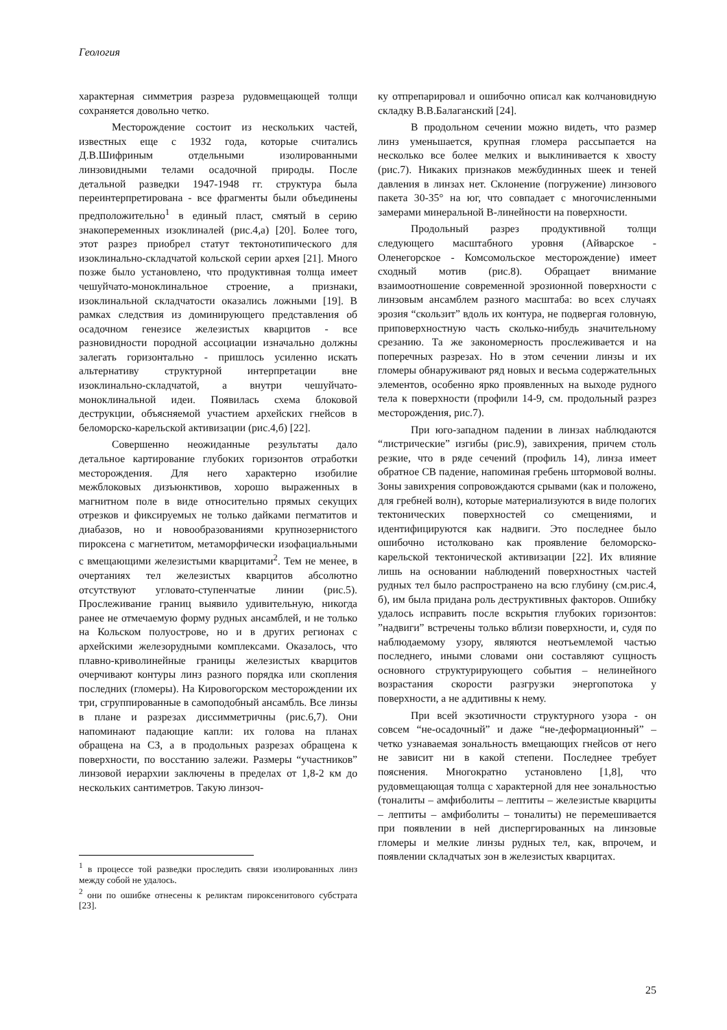Геология
характерная симметрия разреза рудовмещающей толщи сохраняется довольно четко.
Месторождение состоит из нескольких частей, известных еще с 1932 года, которые считались Д.В.Шифриным отдельными изолированными линзовидными телами осадочной природы. После детальной разведки 1947-1948 гг. структура была переинтерпретирована - все фрагменты были объединены предположительно<sup>1</sup> в единый пласт, смятый в серию знакопеременных изоклиналей (рис.4,а) [20]. Более того, этот разрез приобрел статут тектонотипического для изоклинально-складчатой кольской серии архея [21]. Много позже было установлено, что продуктивная толща имеет чешуйчато-моноклинальное строение, а признаки, изоклинальной складчатости оказались ложными [19]. В рамках следствия из доминирующего представления об осадочном генезисе железистых кварцитов - все разновидности породной ассоциации изначально должны залегать горизонтально - пришлось усиленно искать альтернативу структурной интерпретации вне изоклинально-складчатой, а внутри чешуйчато-моноклинальной идеи. Появилась схема блоковой деструкции, объясняемой участием архейских гнейсов в беломорско-карельской активизации (рис.4,б) [22].
Совершенно неожиданные результаты дало детальное картирование глубоких горизонтов отработки месторождения. Для него характерно изобилие межблоковых дизъюнктивов, хорошо выраженных в магнитном поле в виде относительно прямых секущих отрезков и фиксируемых не только дайками пегматитов и диабазов, но и новообразованиями крупнозернистого пироксена с магнетитом, метаморфически изофациальными с вмещающими железистыми кварцитами<sup>2</sup>. Тем не менее, в очертаниях тел железистых кварцитов абсолютно отсутствуют угловато-ступенчатые линии (рис.5). Прослеживание границ выявило удивительную, никогда ранее не отмечаемую форму рудных ансамблей, и не только на Кольском полуострове, но и в других регионах с архейскими железорудными комплексами. Оказалось, что плавно-криволинейные границы железистых кварцитов очерчивают контуры линз разного порядка или скопления последних (гломеры). На Кировогорском месторождении их три, сгруппированные в самоподобный ансамбль. Все линзы в плане и разрезах диссимметричны (рис.6,7). Они напоминают падающие капли: их голова на планах обращена на СЗ, а в продольных разрезах обращена к поверхности, по восстанию залежи. Размеры “участников” линзовой иерархии заключены в пределах от 1,8-2 км до нескольких сантиметров. Такую линзоч-
<sup>1</sup> в процессе той разведки проследить связи изолированных линз между собой не удалось.
<sup>2</sup> они по ошибке отнесены к реликтам пироксенитового субстрата [23].
ку отпрепарировал и ошибочно описал как колчановидную складку В.В.Балаганский [24].
В продольном сечении можно видеть, что размер линз уменьшается, крупная гломера рассыпается на несколько все более мелких и выклинивается к хвосту (рис.7). Никаких признаков межбудинных шеек и теней давления в линзах нет. Склонение (погружение) линзового пакета 30-35° на юг, что совпадает с многочисленными замерами минеральной В-линейности на поверхности.
Продольный разрез продуктивной толщи следующего масштабного уровня (Айварское - Оленегорское - Комсомольское месторождение) имеет сходный мотив (рис.8). Обращает внимание взаимоотношение современной эрозионной поверхности с линзовым ансамблем разного масштаба: во всех случаях эрозия “скользит” вдоль их контура, не подвергая головную, приповерхностную часть сколько-нибудь значительному срезанию. Та же закономерность прослеживается и на поперечных разрезах. Но в этом сечении линзы и их гломеры обнаруживают ряд новых и весьма содержательных элементов, особенно ярко проявленных на выходе рудного тела к поверхности (профили 14-9, см. продольный разрез месторождения, рис.7).
При юго-западном падении в линзах наблюдаются “листрические” изгибы (рис.9), завихрения, причем столь резкие, что в ряде сечений (профиль 14), линза имеет обратное СВ падение, напоминая гребень штормовой волны. Зоны завихрения сопровождаются срывами (как и положено, для гребней волн), которые материализуются в виде пологих тектонических поверхностей со смещениями, и идентифицируются как надвиги. Это последнее было ошибочно истолковано как проявление беломорско-карельской тектонической активизации [22]. Их влияние лишь на основании наблюдений поверхностных частей рудных тел было распространено на всю глубину (см.рис.4, б), им была придана роль деструктивных факторов. Ошибку удалось исправить после вскрытия глубоких горизонтов: ”надвиги” встречены только вблизи поверхности, и, судя по наблюдаемому узору, являются неотъемлемой частью последнего, иными словами они составляют сущность основного структурирующего события – нелинейного возрастания скорости разгрузки энергопотока у поверхности, а не аддитивны к нему.
При всей экзотичности структурного узора - он совсем “не-осадочный” и даже “не-деформационный” – четко узнаваемая зональность вмещающих гнейсов от него не зависит ни в какой степени. Последнее требует пояснения. Многократно установлено [1,8], что рудовмещающая толща с характерной для нее зональностью (тоналиты – амфиболиты – лептиты – железистые кварциты – лептиты – амфиболиты – тоналиты) не перемешивается при появлении в ней диспергированных на линзовые гломеры и мелкие линзы рудных тел, как, впрочем, и появлении складчатых зон в железистых кварцитах.
25